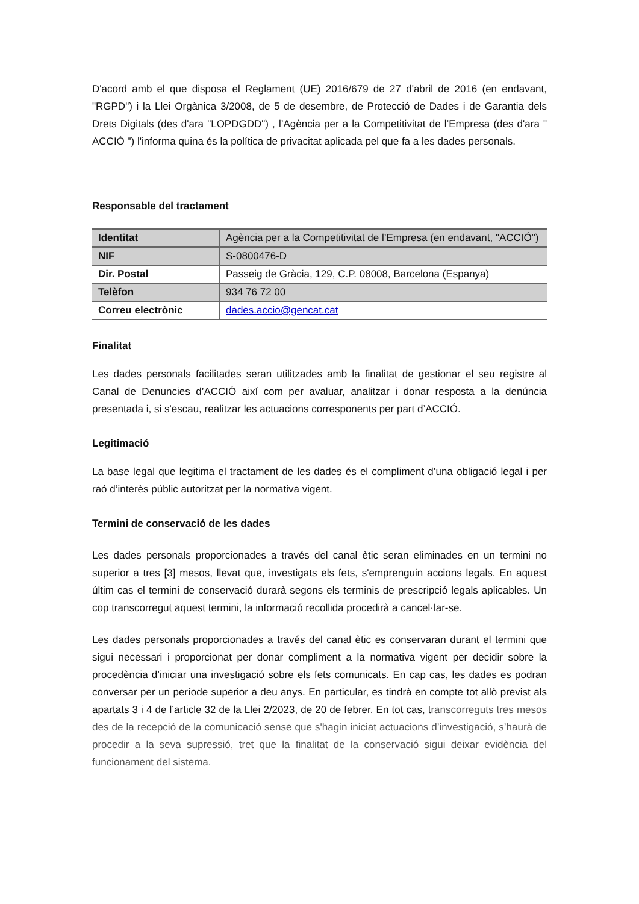D'acord amb el que disposa el Reglament (UE) 2016/679 de 27 d'abril de 2016 (en endavant, "RGPD") i la Llei Orgànica 3/2008, de 5 de desembre, de Protecció de Dades i de Garantia dels Drets Digitals (des d'ara "LOPDGDD") , l’Agència per a la Competitivitat de l’Empresa (des d'ara " ACCIÓ ") l'informa quina és la política de privacitat aplicada pel que fa a les dades personals.
Responsable del tractament
| Identitat | Agència per a la Competitivitat de l’Empresa (en endavant, "ACCIÓ") |
| NIF | S-0800476-D |
| Dir. Postal | Passeig de Gràcia, 129, C.P. 08008, Barcelona (Espanya) |
| Telèfon | 934 76 72 00 |
| Correu electrònic | dades.accio@gencat.cat |
Finalitat
Les dades personals facilitades seran utilitzades amb la finalitat de gestionar el seu registre al Canal de Denuncies d’ACCIÓ així com per avaluar, analitzar i donar resposta a la denúncia presentada i, si s'escau, realitzar les actuacions corresponents per part d’ACCIÓ.
Legitimació
La base legal que legitima el tractament de les dades és el compliment d’una obligació legal i per raó d’interès públic autoritzat per la normativa vigent.
Termini de conservació de les dades
Les dades personals proporcionades a través del canal ètic seran eliminades en un termini no superior a tres [3] mesos, llevat que, investigats els fets, s'emprenguin accions legals. En aquest últim cas el termini de conservació durarà segons els terminis de prescripció legals aplicables. Un cop transcorregut aquest termini, la informació recollida procedirà a cancel·lar-se.
Les dades personals proporcionades a través del canal ètic es conservaran durant el termini que sigui necessari i proporcionat per donar compliment a la normativa vigent per decidir sobre la procedència d’iniciar una investigació sobre els fets comunicats. En cap cas, les dades es podran conversar per un període superior a deu anys. En particular, es tindrà en compte tot allò previst als apartats 3 i 4 de l’article 32 de la Llei 2/2023, de 20 de febrer. En tot cas, transcorreguts tres mesos des de la recepció de la comunicació sense que s'hagin iniciat actuacions d’investigació, s’haurà de procedir a la seva supressió, tret que la finalitat de la conservació sigui deixar evidència del funcionament del sistema.